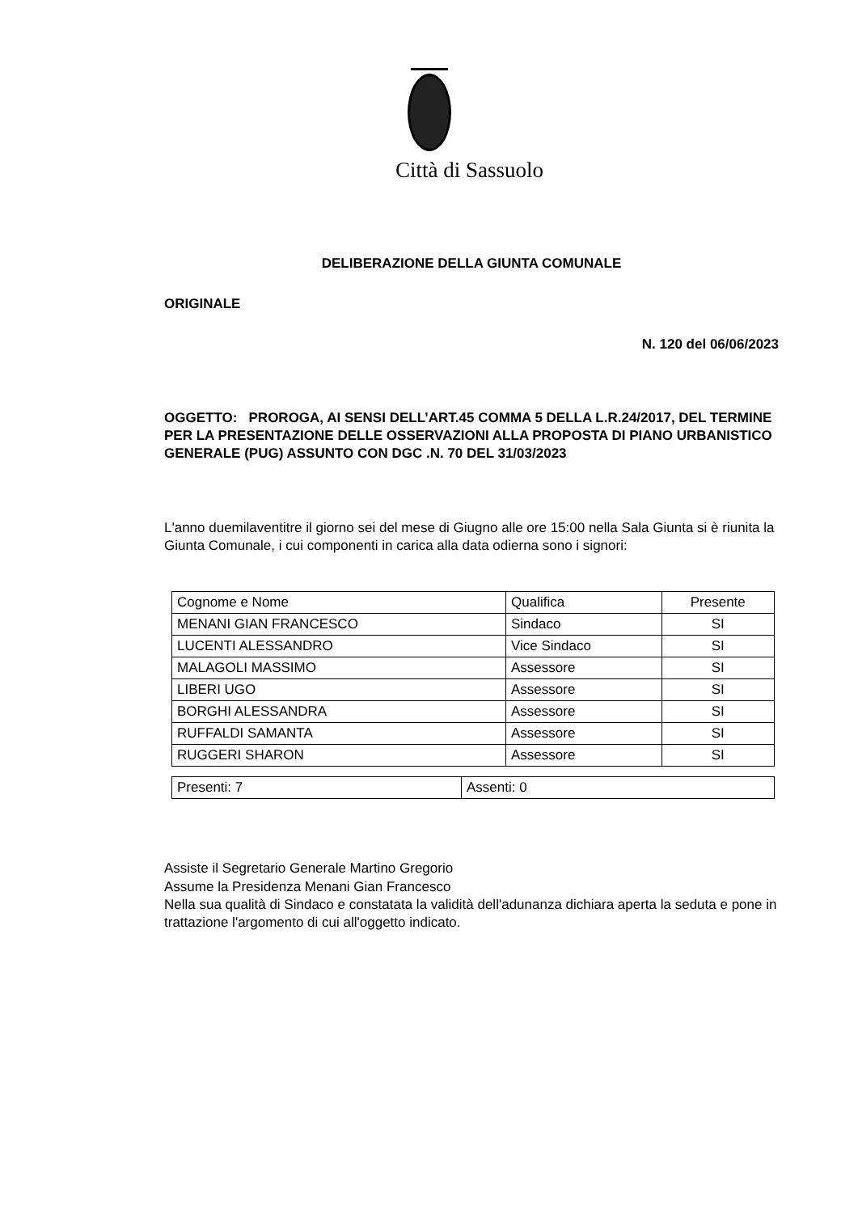Città di Sassuolo
DELIBERAZIONE DELLA GIUNTA COMUNALE
ORIGINALE
N. 120 del 06/06/2023
OGGETTO: PROROGA, AI SENSI DELL’ART.45 COMMA 5 DELLA L.R.24/2017, DEL TERMINE PER LA PRESENTAZIONE DELLE OSSERVAZIONI ALLA PROPOSTA DI PIANO URBANISTICO GENERALE (PUG) ASSUNTO CON DGC .N. 70 DEL 31/03/2023
L'anno duemilaventitre il giorno sei del mese di Giugno alle ore 15:00 nella Sala Giunta si è riunita la Giunta Comunale, i cui componenti in carica alla data odierna sono i signori:
| Cognome e Nome | Qualifica | Presente |
| MENANI GIAN FRANCESCO | Sindaco | SI |
| LUCENTI ALESSANDRO | Vice Sindaco | SI |
| MALAGOLI MASSIMO | Assessore | SI |
| LIBERI UGO | Assessore | SI |
| BORGHI ALESSANDRA | Assessore | SI |
| RUFFALDI SAMANTA | Assessore | SI |
| RUGGERI SHARON | Assessore | SI |
| Presenti: 7 | Assenti: 0 |
Assiste il Segretario Generale Martino Gregorio
Assume la Presidenza Menani Gian Francesco
Nella sua qualità di Sindaco e constatata la validità dell'adunanza dichiara aperta la seduta e pone in trattazione l'argomento di cui all'oggetto indicato.